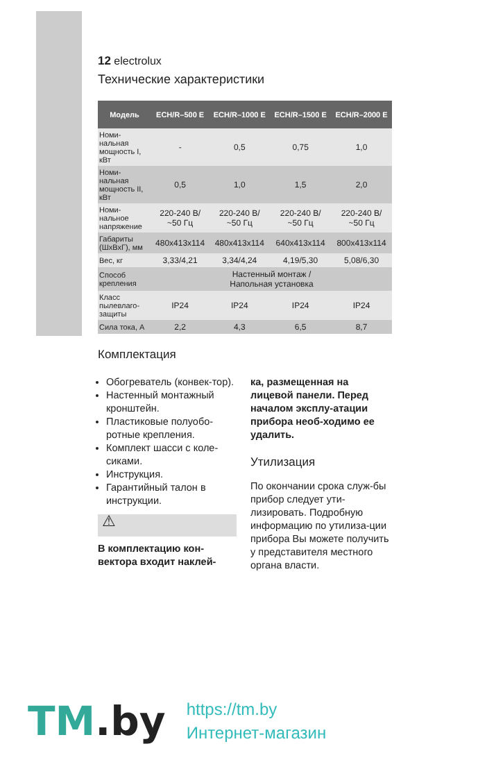12 electrolux
Технические характеристики
| Модель | ECH/R–500 E | ECH/R–1000 E | ECH/R–1500 E | ECH/R–2000 E |
| --- | --- | --- | --- | --- |
| Номи- нальная мощность I, кВт | - | 0,5 | 0,75 | 1,0 |
| Номи- нальная мощность II, кВт | 0,5 | 1,0 | 1,5 | 2,0 |
| Номи- нальное напряжение | 220-240 В/ ~50 Гц | 220-240 В/ ~50 Гц | 220-240 В/ ~50 Гц | 220-240 В/ ~50 Гц |
| Габариты (ШхВхГ), мм | 480x413x114 | 480x413x114 | 640x413x114 | 800x413x114 |
| Вес, кг | 3,33/4,21 | 3,34/4,24 | 4,19/5,30 | 5,08/6,30 |
| Способ крепления | Настенный монтаж / Напольная установка | | | |
| Класс пылевлаго- защиты | IP24 | IP24 | IP24 | IP24 |
| Сила тока, А | 2,2 | 4,3 | 6,5 | 8,7 |
Комплектация
Обогреватель (конвек-тор).
Настенный монтажный кронштейн.
Пластиковые полуобо-ротные крепления.
Комплект шасси с коле-сиками.
Инструкция.
Гарантийный талон в инструкции.
⚠
В комплектацию кон-вектора входит наклей-
ка, размещенная на лицевой панели. Перед началом эксплу-атации прибора необ-ходимо ее удалить.
Утилизация
По окончании срока служ-бы прибор следует ути-лизировать. Подробную информацию по утилиза-ции прибора Вы можете получить у представителя местного органа власти.
TM.by
https://tm.by
Интернет-магазин